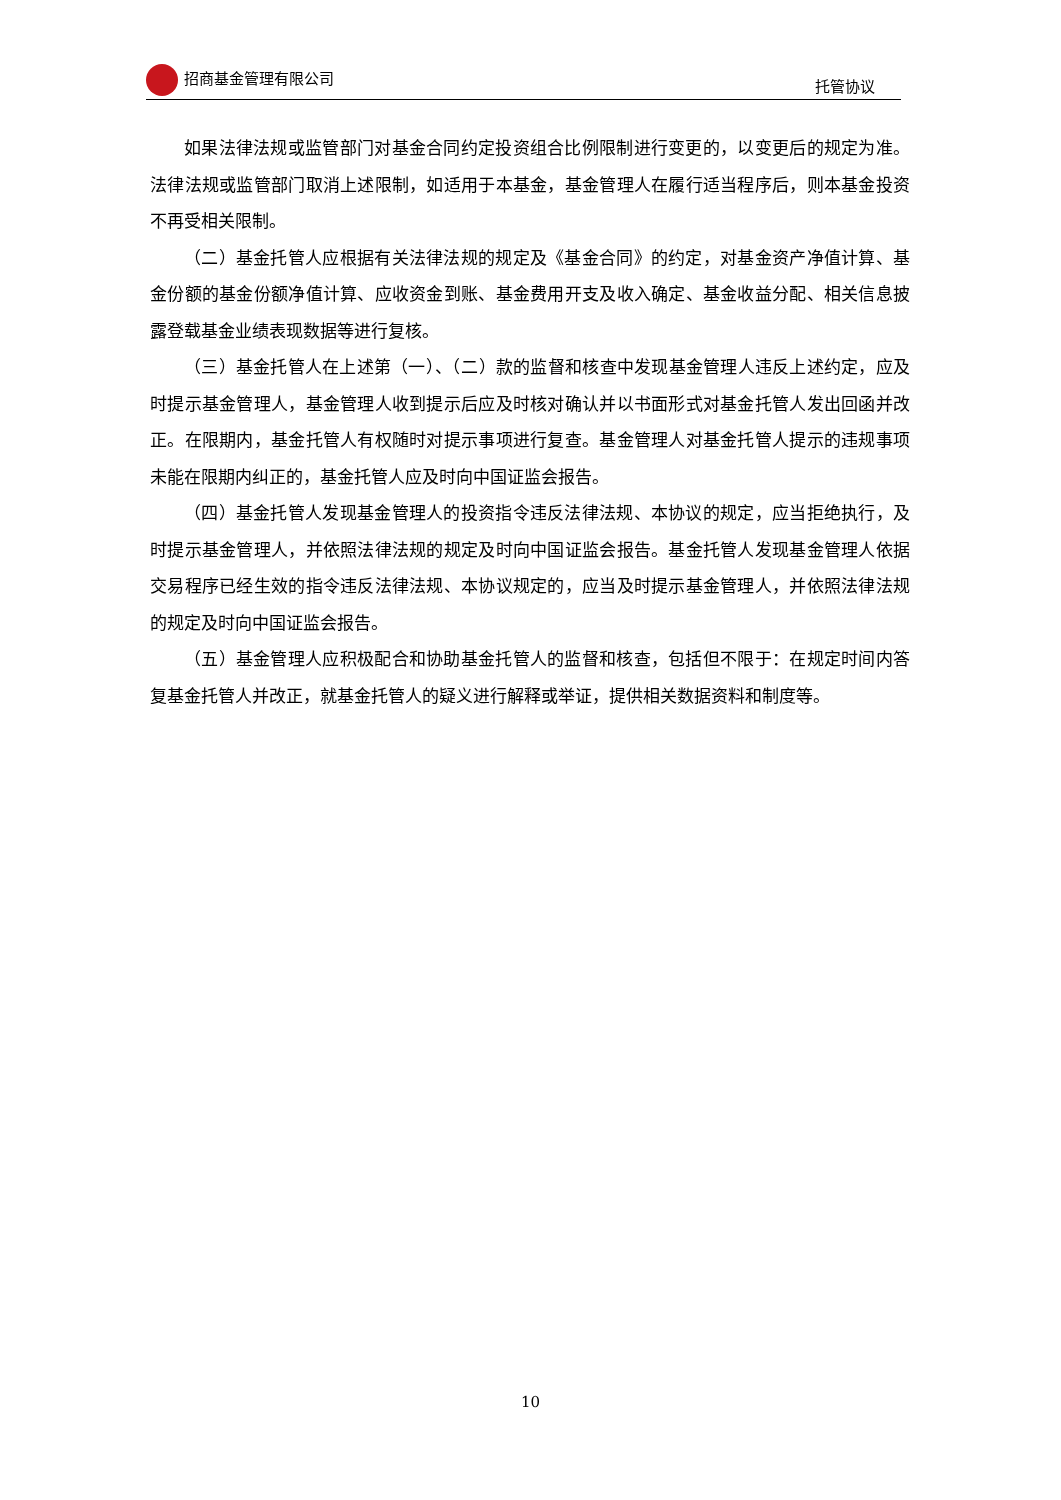招商基金管理有限公司 托管协议
如果法律法规或监管部门对基金合同约定投资组合比例限制进行变更的，以变更后的规定为准。法律法规或监管部门取消上述限制，如适用于本基金，基金管理人在履行适当程序后，则本基金投资不再受相关限制。
（二）基金托管人应根据有关法律法规的规定及《基金合同》的约定，对基金资产净值计算、基金份额的基金份额净值计算、应收资金到账、基金费用开支及收入确定、基金收益分配、相关信息披露登载基金业绩表现数据等进行复核。
（三）基金托管人在上述第（一）、（二）款的监督和核查中发现基金管理人违反上述约定，应及时提示基金管理人，基金管理人收到提示后应及时核对确认并以书面形式对基金托管人发出回函并改正。在限期内，基金托管人有权随时对提示事项进行复查。基金管理人对基金托管人提示的违规事项未能在限期内纠正的，基金托管人应及时向中国证监会报告。
（四）基金托管人发现基金管理人的投资指令违反法律法规、本协议的规定，应当拒绝执行，及时提示基金管理人，并依照法律法规的规定及时向中国证监会报告。基金托管人发现基金管理人依据交易程序已经生效的指令违反法律法规、本协议规定的，应当及时提示基金管理人，并依照法律法规的规定及时向中国证监会报告。
（五）基金管理人应积极配合和协助基金托管人的监督和核查，包括但不限于：在规定时间内答复基金托管人并改正，就基金托管人的疑义进行解释或举证，提供相关数据资料和制度等。
10